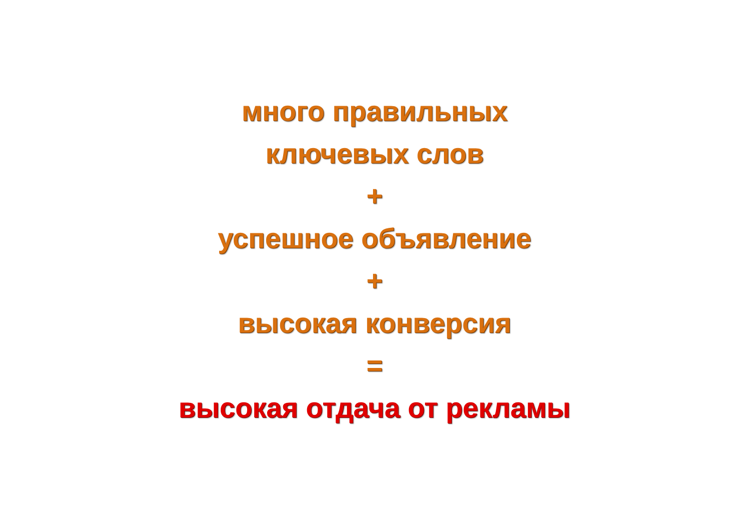много правильных
ключевых слов
+
успешное объявление
+
высокая конверсия
=
высокая отдача от рекламы